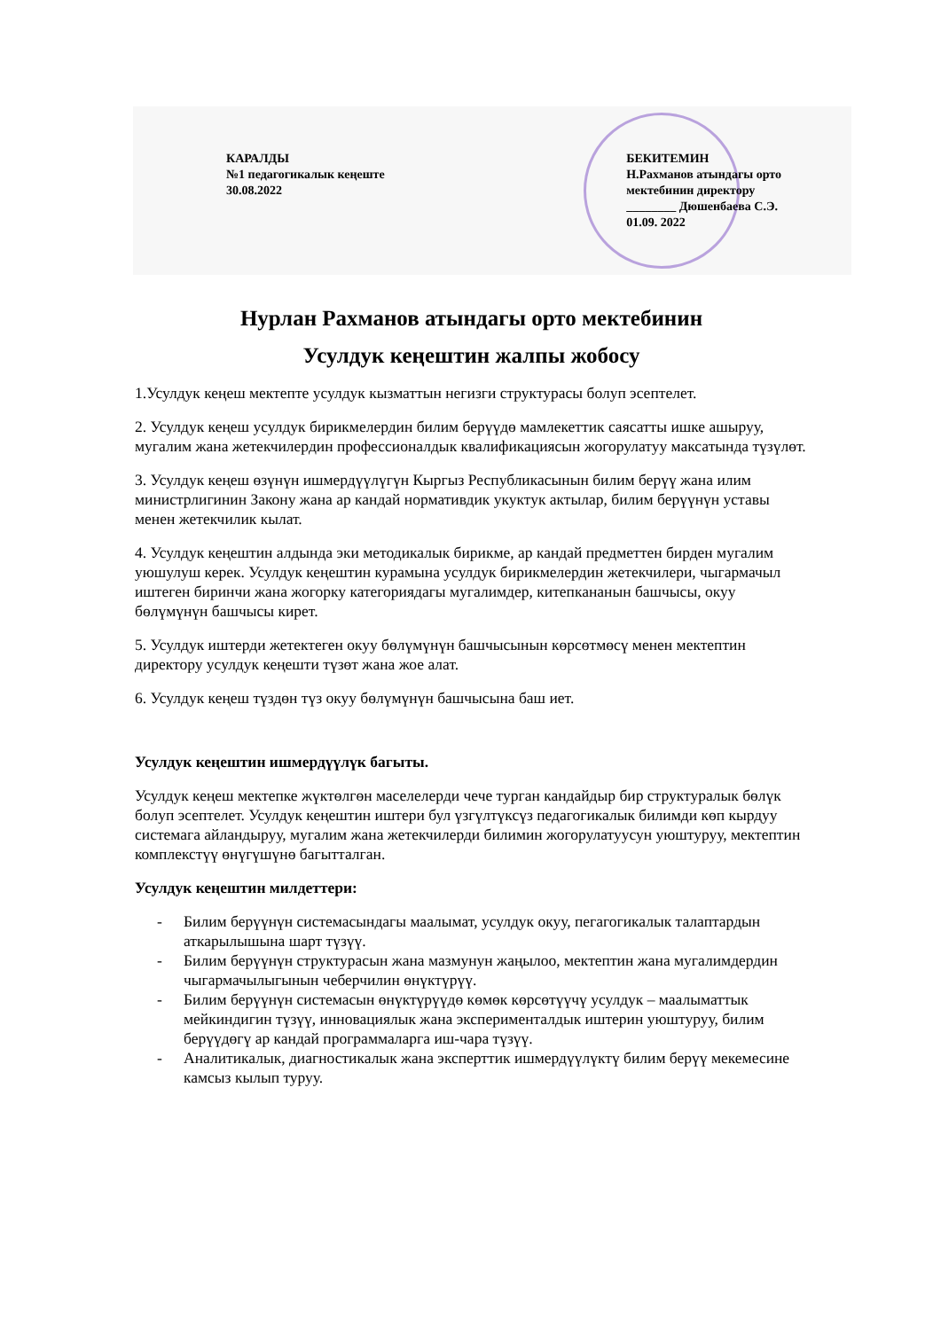КАРАЛДЫ
№1 педагогикалык кеңеште
30.08.2022
БЕКИТЕМИН
Н.Рахманов атындагы орто
мектебинин директору
________ Дюшенбаева С.Э.
01.09. 2022
Нурлан Рахманов атындагы орто мектебинин
Усулдук кеңештин жалпы жобосу
1.Усулдук кеңеш мектепте усулдук кызматтын негизги структурасы болуп эсептелет.
2. Усулдук кеңеш усулдук бирикмелердин билим берүүдө мамлекеттик саясатты ишке ашыруу, мугалим жана жетекчилердин профессионалдык квалификациясын жогорулатуу максатында түзүлөт.
3. Усулдук кеңеш өзүнүн ишмердүүлүгүн Кыргыз Республикасынын билим берүү жана илим министрлигинин Закону жана ар кандай нормативдик укуктук актылар, билим берүүнүн уставы менен жетекчилик кылат.
4. Усулдук кеңештин алдында эки методикалык бирикме, ар кандай предметтен бирден мугалим уюшулуш керек. Усулдук кеңештин курамына усулдук бирикмелердин жетекчилери, чыгармачыл иштеген биринчи жана жогорку категориядагы мугалимдер, китепкананын башчысы, окуу бөлүмүнүн башчысы кирет.
5. Усулдук иштерди жетектеген окуу бөлүмүнүн башчысынын көрсөтмөсү менен мектептин директору усулдук кеңешти түзөт жана жое алат.
6. Усулдук кеңеш түздөн түз окуу бөлүмүнүн башчысына баш иет.
Усулдук кеңештин ишмердүүлүк багыты.
Усулдук кеңеш мектепке жүктөлгөн маселелерди чече турган кандайдыр бир структуралык бөлүк болуп эсептелет. Усулдук кеңештин иштери бул үзгүлтүксүз педагогикалык билимди көп кырдуу системага айландыруу, мугалим жана жетекчилерди билимин жогорулатуусун уюштуруу, мектептин комплекстүү өнүгүшүнө багытталган.
Усулдук кеңештин милдеттери:
- Билим берүүнүн системасындагы маалымат, усулдук окуу, пегагогикалык талаптардын аткарылышына шарт түзүү.
- Билим берүүнүн структурасын жана мазмунун жаңылоо, мектептин жана мугалимдердин чыгармачылыгынын чеберчилин өнүктүрүү.
- Билим берүүнүн системасын өнүктүрүүдө көмөк көрсөтүүчү усулдук – маалыматтык мейкиндигин түзүү, инновациялык жана эксперименталдык иштерин уюштуруу, билим берүүдөгү ар кандай программаларга иш-чара түзүү.
- Аналитикалык, диагностикалык жана эксперттик ишмердүүлүктү билим берүү мекемесине камсыз кылып туруу.